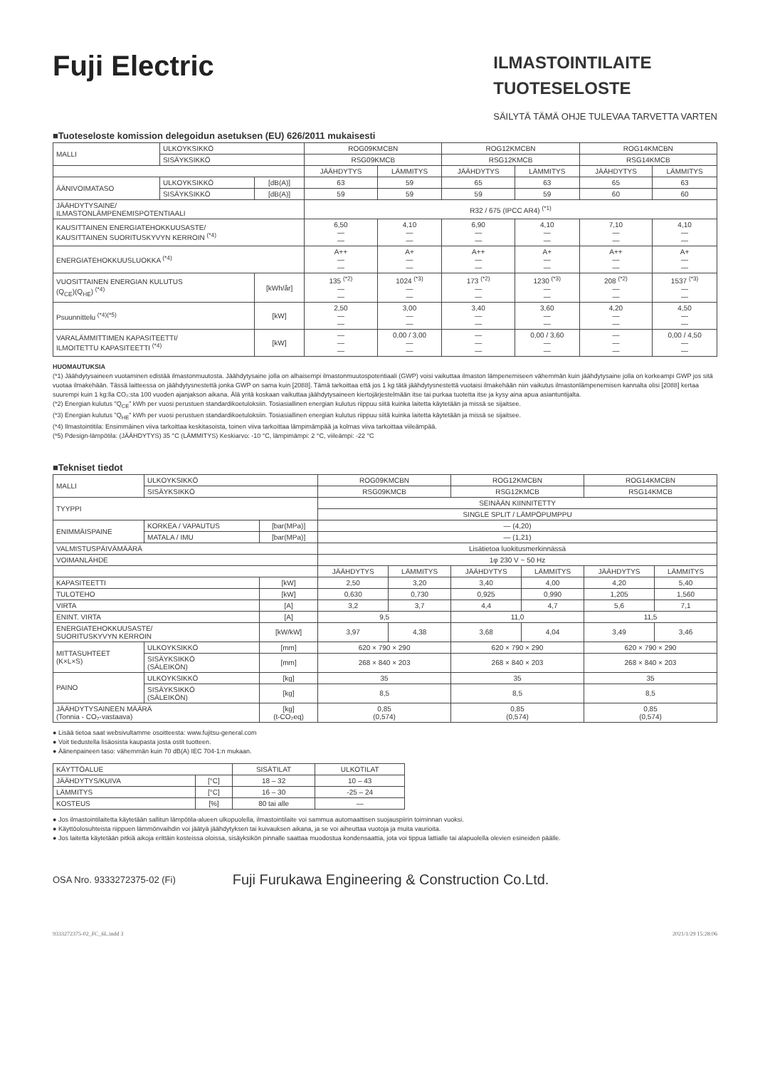Fuji Electric
ILMASTOINTILAITE
TUOTESELOSTE
SÄILYTÄ TÄMÄ OHJE TULEVAA TARVETTA VARTEN
■Tuoteseloste komission delegoidun asetuksen (EU) 626/2011 mukaisesti
| MALLI | ULKOYKSIKKÖ | | ROG09KMCBN | | ROG12KMCBN | | ROG14KMCBN | |
| | SISÄYKSIKKÖ | | RSG09KMCB | | RSG12KMCB | | RSG14KMCB | |
| | | | JÄÄHDYTYS | LÄMMITYS | JÄÄHDYTYS | LÄMMITYS | JÄÄHDYTYS | LÄMMITYS |
| ÄÄNIVOIMATASO | ULKOYKSIKKÖ | [dB(A)] | 63 | 59 | 65 | 63 | 65 | 63 |
| | SISÄYKSIKKÖ | [dB(A)] | 59 | 59 | 59 | 59 | 60 | 60 |
| JÄÄHDYTYSAINE/ ILMASTONLÄMPENEMISPOTENTIAALI | | | R32 / 675 (IPCC AR4) <sup>(*1)</sup> | | | | | |
| KAUSITTAINEN ENERGIATEHOKKUUSASTE/ KAUSITTAINEN SUORITUSKYVYN KERROIN <sup>(*4)</sup> | | | 6,50 — — | 4,10 — — | 6,90 — — | 4,10 — — | 7,10 — — | 4,10 — — |
| ENERGIATEHOKKUUSLUOKKA <sup>(*4)</sup> | | | A++ — — | A+ — — | A++ — — | A+ — — | A++ — — | A+ — — |
| VUOSITTAINEN ENERGIAN KULUTUS (Q<sub>CE</sub>)(Q<sub>HE</sub>) <sup>(*4)</sup> | | [kWh/år] | 135 <sup>(*2)</sup> — — | 1024 <sup>(*3)</sup> — — | 173 <sup>(*2)</sup> — — | 1230 <sup>(*3)</sup> — — | 208 <sup>(*2)</sup> — — | 1537 <sup>(*3)</sup> — — |
| Psuunnittelu <sup>(*4)(*5)</sup> | | [kW] | 2,50 — — | 3,00 — — | 3,40 — — | 3,60 — — | 4,20 — — | 4,50 — — |
| VARALÄMMITTIMEN KAPASITEETTI/ ILMOITETTU KAPASITEETTI <sup>(*4)</sup> | | [kW] | — — — | 0,00 / 3,00 — — | — — — | 0,00 / 3,60 — — | — — — | 0,00 / 4,50 — — |
HUOMAUTUKSIA
(*1) Jäähdytysaineen vuotaminen edistää ilmastonmuutosta. Jäähdytysaine jolla on alhaisempi ilmastonmuutospotentiaali (GWP) voisi vaikuttaa ilmaston lämpenemiseen vähemmän kuin jäähdytysaine jolla on korkeampi GWP jos sitä vuotaa ilmakehään. Tässä laitteessa on jäähdytysnestettä jonka GWP on sama kuin [2088]. Tämä tarkoittaa että jos 1 kg tätä jäähdytysnestettä vuotaisi ilmakehään niin vaikutus ilmastonlämpenemisen kannalta olisi [2088] kertaa suurempi kuin 1 kg:lla CO₂:sta 100 vuoden ajanjakson aikana. Älä yritä koskaan vaikuttaa jäähdytysaineen kiertojärjestelmään itse tai purkaa tuotetta itse ja kysy aina apua asiantuntijalta.
(*2) Energian kulutus "Q<sub>CE</sub>" kWh per vuosi perustuen standardikoetuloksiin. Tosiasiallinen energian kulutus riippuu siitä kuinka laitetta käytetään ja missä se sijaitsee.
(*3) Energian kulutus "Q<sub>HE</sub>" kWh per vuosi perustuen standardikoetuloksiin. Tosiasiallinen energian kulutus riippuu siitä kuinka laitetta käytetään ja missä se sijaitsee.
(*4) Ilmastointitila: Ensimmäinen viiva tarkoittaa keskitasoista, toinen viiva tarkoittaa lämpimämpää ja kolmas viiva tarkoittaa viileämpää.
(*5) Pdesign-lämpötila: (JÄÄHDYTYS) 35 °C (LÄMMITYS) Keskiarvo: -10 °C, lämpimämpi: 2 °C, viileämpi: -22 °C
■Tekniset tiedot
| MALLI | ULKOYKSIKKÖ | | ROG09KMCBN | | ROG12KMCBN | | ROG14KMCBN | |
| | SISÄYKSIKKÖ | | RSG09KMCB | | RSG12KMCB | | RSG14KMCB | |
| TYYPPI | | | SEINÄÄN KIINNITETTY | | | | | |
| | | | SINGLE SPLIT / LÄMPÖPUMPPU | | | | | |
| ENIMMÄISPAINE | KORKEA / VAPAUTUS | [bar(MPa)] | — (4,20) | | | | | |
| | MATALA / IMU | [bar(MPa)] | — (1,21) | | | | | |
| VALMISTUSPÄIVÄMÄÄRÄ | | | Lisätietoa luokitusmerkinnässä | | | | | |
| VOIMANLÄHDE | | | 1φ 230 V ~ 50 Hz | | | | | |
| | | | JÄÄHDYTYS | LÄMMITYS | JÄÄHDYTYS | LÄMMITYS | JÄÄHDYTYS | LÄMMITYS |
| KAPASITEETTI | | [kW] | 2,50 | 3,20 | 3,40 | 4,00 | 4,20 | 5,40 |
| TULOTEHO | | [kW] | 0,630 | 0,730 | 0,925 | 0,990 | 1,205 | 1,560 |
| VIRTA | | [A] | 3,2 | 3,7 | 4,4 | 4,7 | 5,6 | 7,1 |
| ENINT. VIRTA | | [A] | 9,5 | | 11,0 | | 11,5 | |
| ENERGIATEHOKKUUSASTE/ SUORITUSKYVYN KERROIN | | [kW/kW] | 3,97 | 4,38 | 3,68 | 4,04 | 3,49 | 3,46 |
| MITTASUHTEET (K×L×S) | ULKOYKSIKKÖ | [mm] | 620 × 790 × 290 | | 620 × 790 × 290 | | 620 × 790 × 290 | |
| | SISÄYKSIKKÖ (SÄLEIKÖN) | [mm] | 268 × 840 × 203 | | 268 × 840 × 203 | | 268 × 840 × 203 | |
| PAINO | ULKOYKSIKKÖ | [kg] | 35 | | 35 | | 35 | |
| | SISÄYKSIKKÖ (SÄLEIKÖN) | [kg] | 8,5 | | 8,5 | | 8,5 | |
| JÄÄHDYTYSAINEEN MÄÄRÄ (Tonnia - CO₂-vastaava) | | [kg] (t-CO₂eq) | 0,85 (0,574) | | 0,85 (0,574) | | 0,85 (0,574) | |
● Lisää tietoa saat websivultamme osoitteesta: www.fujitsu-general.com
● Voit tiedustella lisäosista kaupasta josta ostit tuotteen.
● Äänenpaineen taso: vähemmän kuin 70 dB(A) IEC 704-1:n mukaan.
| KÄYTTÖALUE | | SISÄTILAT | ULKOTILAT |
| JÄÄHDYTYS/KUIVA | [°C] | 18 – 32 | 10 – 43 |
| LÄMMITYS | [°C] | 16 – 30 | -25 – 24 |
| KOSTEUS | [%] | 80 tai alle | — |
● Jos ilmastointilaitetta käytetään sallitun lämpötila-alueen ulkopuolella, ilmastointilaite voi sammua automaattisen suojauspiirin toiminnan vuoksi.
● Käyttöolosuhteista riippuen lämmönvaihdin voi jäätyä jäähdytyksen tai kuivauksen aikana, ja se voi aiheuttaa vuotoja ja muita vaurioita.
● Jos laitetta käytetään pitkiä aikoja erittäin kosteissa oloissa, sisäyksikön pinnalle saattaa muodostua kondensaattia, jota voi tippua lattialle tai alapuolella olevien esineiden päälle.
OSA Nro. 9333272375-02 (Fi) Fuji Furukawa Engineering & Construction Co.Ltd.
9333272375-02_FC_6L.indd 3 2021/1/29 15:28:06